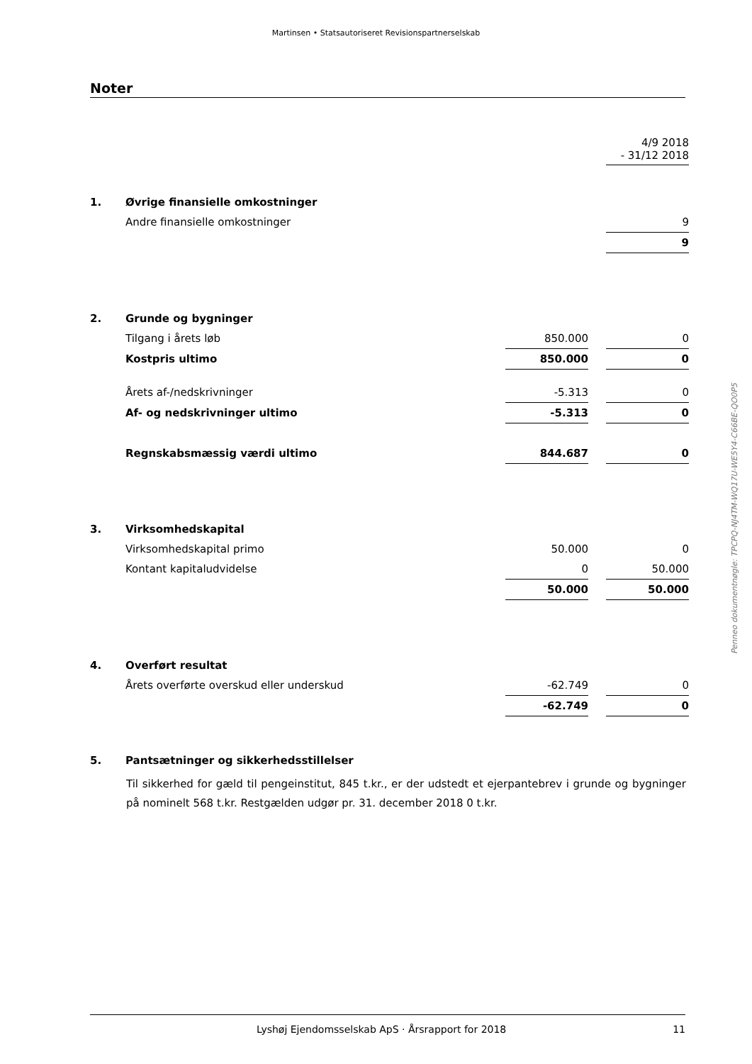Martinsen • Statsautoriseret Revisionspartnerselskab
Noter
| | | | | 4/9 2018 - 31/12 2018 |
| 1. | Øvrige finansielle omkostninger | | | |
| | Andre finansielle omkostninger | | | 9 |
| | | | | 9 |
| 2. | Grunde og bygninger | | | |
| | Tilgang i årets løb | 850.000 | | 0 |
| | Kostpris ultimo | 850.000 | | 0 |
| | Årets af-/nedskrivninger | -5.313 | | 0 |
| | Af- og nedskrivninger ultimo | -5.313 | | 0 |
| | Regnskabsmæssig værdi ultimo | 844.687 | | 0 |
| 3. | Virksomhedskapital | | | |
| | Virksomhedskapital primo | 50.000 | | 0 |
| | Kontant kapitaludvidelse | 0 | | 50.000 |
| | | 50.000 | | 50.000 |
| 4. | Overført resultat | | | |
| | Årets overførte overskud eller underskud | -62.749 | | 0 |
| | | -62.749 | | 0 |
| 5. | Pantsætninger og sikkerhedsstillelser | | | |
Til sikkerhed for gæld til pengeinstitut, 845 t.kr., er der udstedt et ejerpantebrev i grunde og bygninger på nominelt 568 t.kr. Restgælden udgør pr. 31. december 2018 0 t.kr.
Penneo dokumentnøgle: TPCPQ-NJ4TM-WQ17U-WE5Y4-C66BE-QO0P5
Lyshøj Ejendomsselskab ApS · Årsrapport for 2018 11